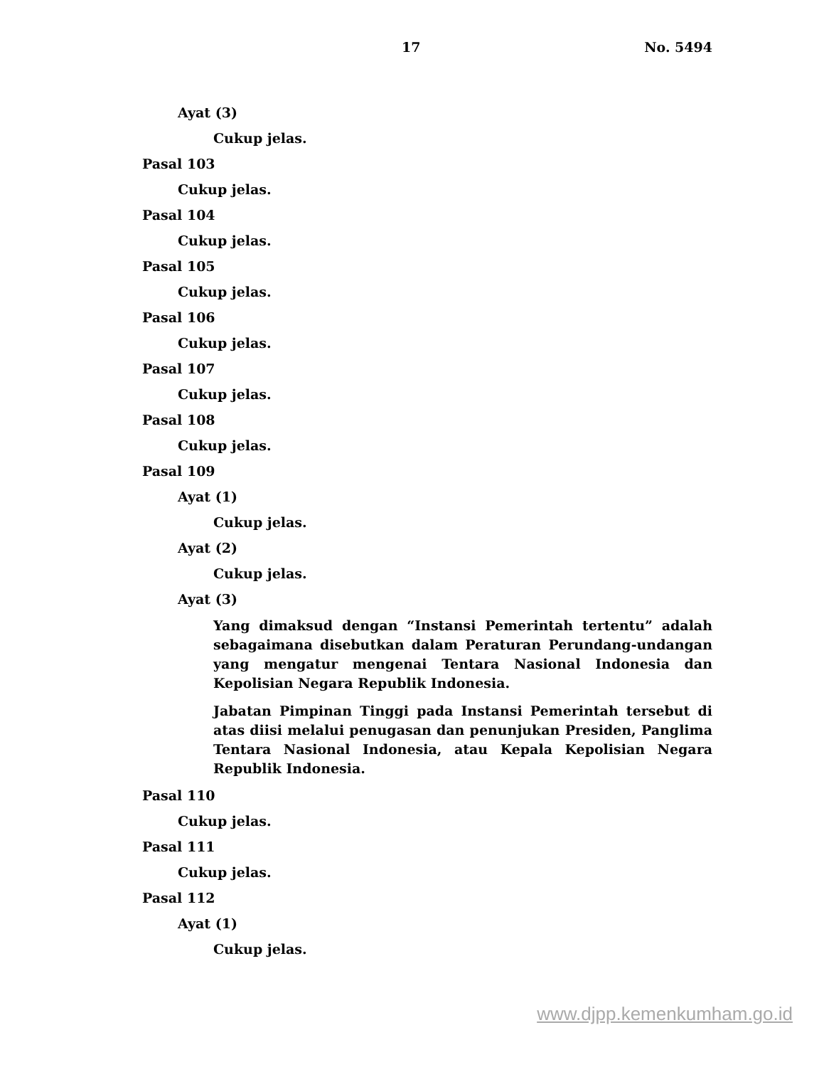17 No. 5494
Ayat (3)
Cukup jelas.
Pasal 103
Cukup jelas.
Pasal 104
Cukup jelas.
Pasal 105
Cukup jelas.
Pasal 106
Cukup jelas.
Pasal 107
Cukup jelas.
Pasal 108
Cukup jelas.
Pasal 109
Ayat (1)
Cukup jelas.
Ayat (2)
Cukup jelas.
Ayat (3)
Yang dimaksud dengan “Instansi Pemerintah tertentu” adalah sebagaimana disebutkan dalam Peraturan Perundang-undangan yang mengatur mengenai Tentara Nasional Indonesia dan Kepolisian Negara Republik Indonesia.
Jabatan Pimpinan Tinggi pada Instansi Pemerintah tersebut di atas diisi melalui penugasan dan penunjukan Presiden, Panglima Tentara Nasional Indonesia, atau Kepala Kepolisian Negara Republik Indonesia.
Pasal 110
Cukup jelas.
Pasal 111
Cukup jelas.
Pasal 112
Ayat (1)
Cukup jelas.
www.djpp.kemenkumham.go.id